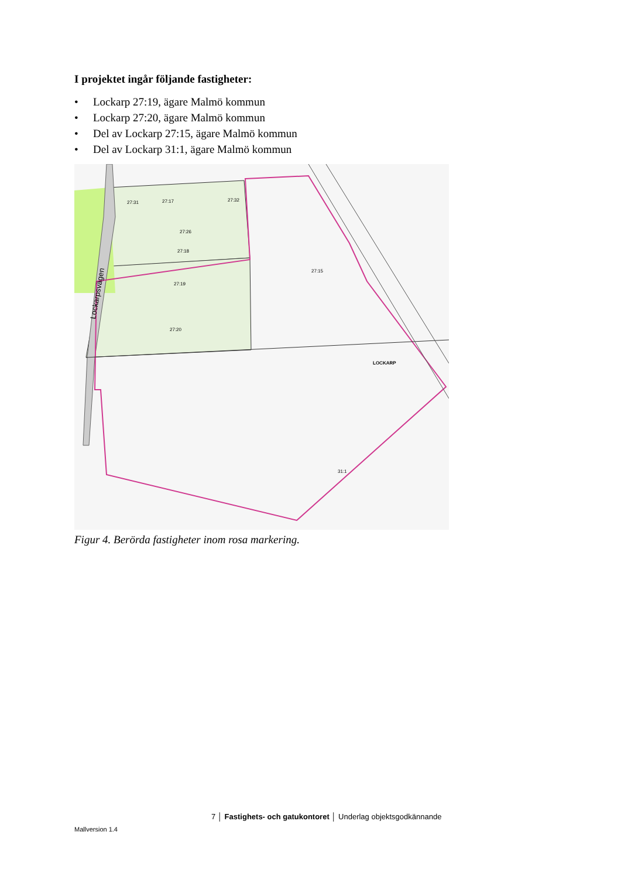I projektet ingår följande fastigheter:
• Lockarp 27:19, ägare Malmö kommun
• Lockarp 27:20, ägare Malmö kommun
• Del av Lockarp 27:15, ägare Malmö kommun
• Del av Lockarp 31:1, ägare Malmö kommun
27:31
27:17
27:32
27:26
27:18
27:19
27:20
27:15
LOCKARP
31:1
Lockarpsvägen
Figur 4. Berörda fastigheter inom rosa markering.
7 │ Fastighets- och gatukontoret │ Underlag objektsgodkännande
Mallversion 1.4